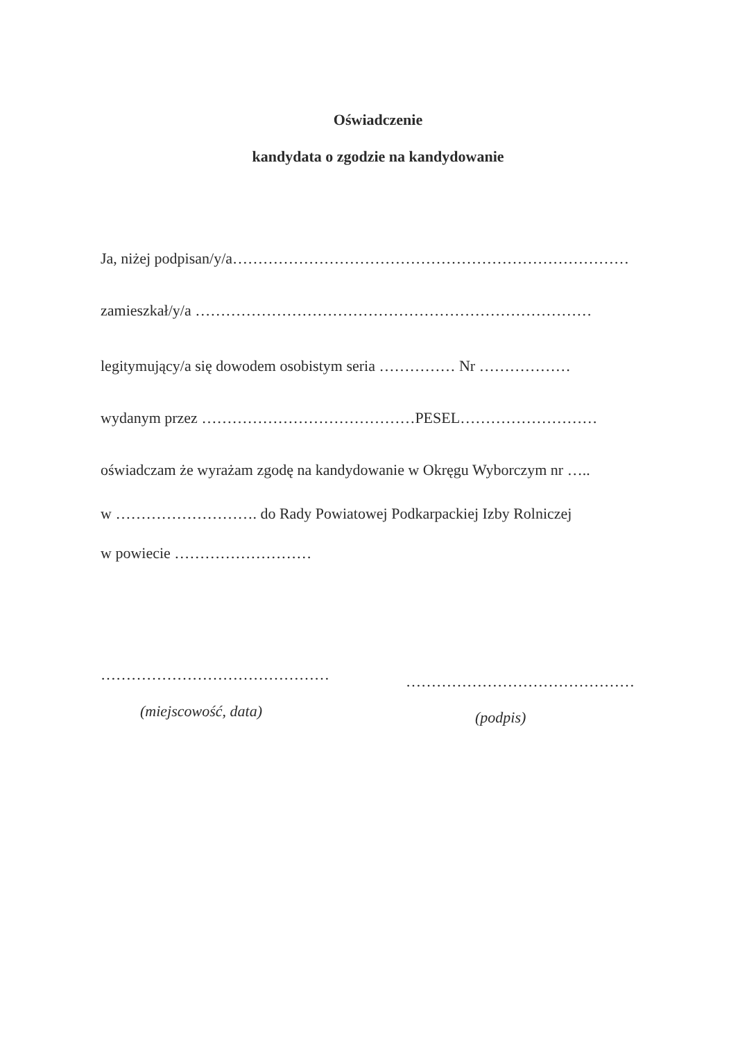Oświadczenie
kandydata o zgodzie na kandydowanie
Ja, niżej podpisan/y/a……………………………………………………………………
zamieszkał/y/a ……………………………………………………………………
legitymujący/a się dowodem osobistym seria …………… Nr ………………
wydanym przez ……………………………………PESEL………………………
oświadczam że wyrażam zgodę na kandydowanie w Okręgu Wyborczym nr …..
w ………………………. do Rady Powiatowej Podkarpackiej Izby Rolniczej
w powiecie ………………………
……………………………………… ………………………………………
(miejscowość, data) (podpis)